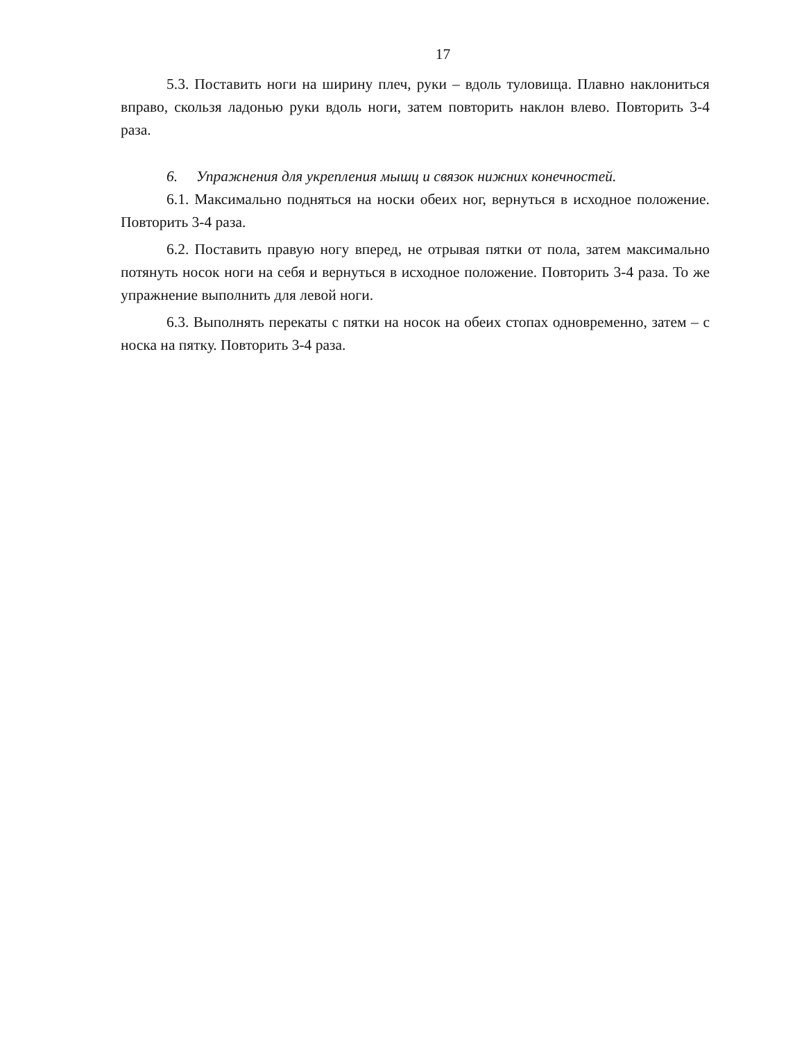17
5.3. Поставить ноги на ширину плеч, руки – вдоль туловища. Плавно наклониться вправо, скользя ладонью руки вдоль ноги, затем повторить наклон влево. Повторить 3-4 раза.
6. Упражнения для укрепления мышц и связок нижних конечностей.
6.1. Максимально подняться на носки обеих ног, вернуться в исходное положение. Повторить 3-4 раза.
6.2. Поставить правую ногу вперед, не отрывая пятки от пола, затем максимально потянуть носок ноги на себя и вернуться в исходное положение. Повторить 3-4 раза. То же упражнение выполнить для левой ноги.
6.3. Выполнять перекаты с пятки на носок на обеих стопах одновременно, затем – с носка на пятку. Повторить 3-4 раза.